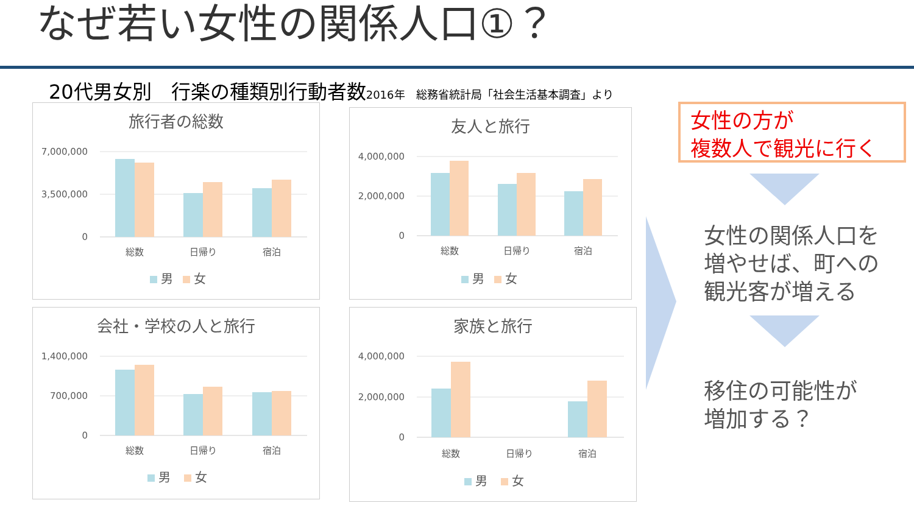なぜ若い女性の関係人口①？
20代男女別　行楽の種類別行動者数2016年　総務省統計局「社会生活基本調査」より
旅行者の総数
7,000,000
3,500,000
0
総数
日帰り
宿泊
男
女
友人と旅行
4,000,000
2,000,000
0
総数
日帰り
宿泊
男
女
会社・学校の人と旅行
1,400,000
700,000
0
総数
日帰り
宿泊
男
女
家族と旅行
4,000,000
2,000,000
0
総数
日帰り
宿泊
男
女
女性の方が
複数人で観光に行く
女性の関係人口を
増やせば、町への
観光客が増える
移住の可能性が
増加する？